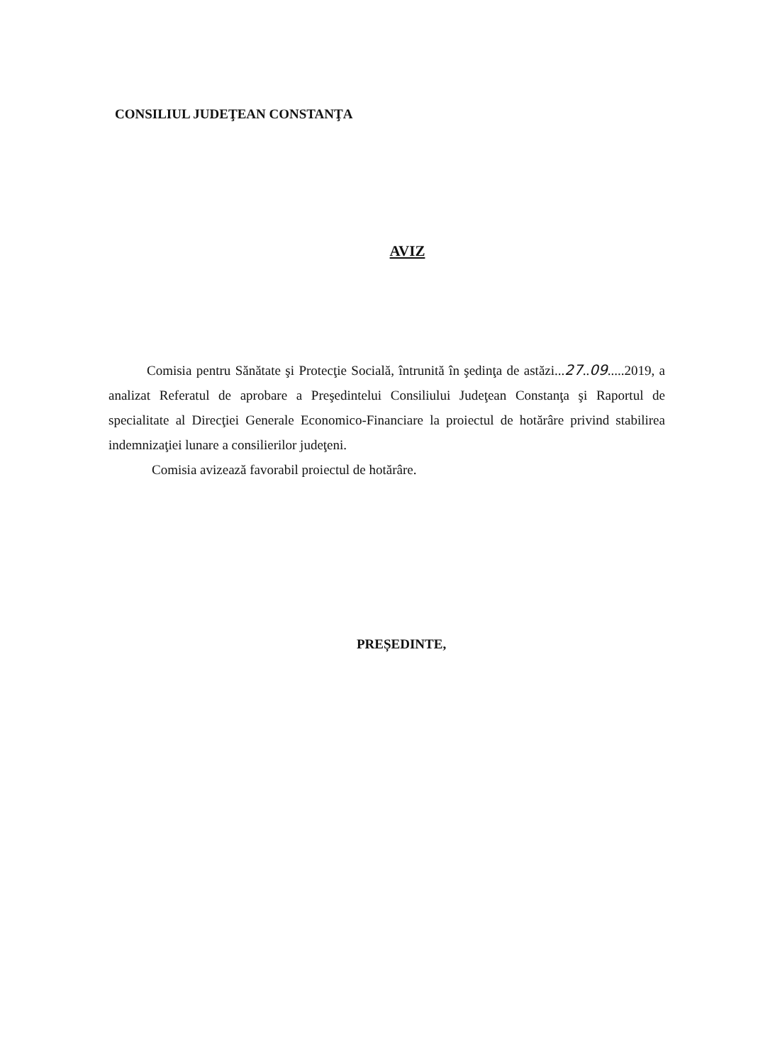CONSILIUL JUDEŢEAN CONSTANŢA
AVIZ
Comisia pentru Sănătate şi Protecţie Socială, întrunită în şedinţa de astăzi...27..09.....2019, a analizat Referatul de aprobare a Preşedintelui Consiliului Judeţean Constanţa şi Raportul de specialitate al Direcţiei Generale Economico-Financiare la proiectul de hotărâre privind stabilirea indemnizaţiei lunare a consilierilor judeţeni.
Comisia avizează favorabil proiectul de hotărâre.
PREȘEDINTE,